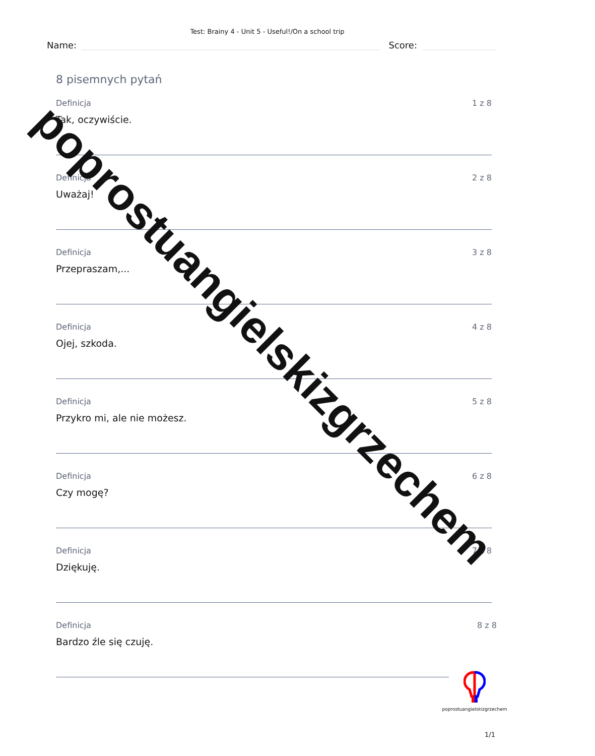Test: Brainy 4 - Unit 5 - Useful!/On a school trip
Name:
Score:
8 pisemnych pytań
Definicja 1 z 8
Tak, oczywiście.
Definicja 2 z 8
Uważaj!
Definicja 3 z 8
Przepraszam,...
Definicja 4 z 8
Ojej, szkoda.
Definicja 5 z 8
Przykro mi, ale nie możesz.
Definicja 6 z 8
Czy mogę?
Definicja 7 z 8
Dziękuję.
Definicja 8 z 8
Bardzo źle się czuję.
poprostuangielskizgrzechem
1/1
poprostuangielskizgrzechem